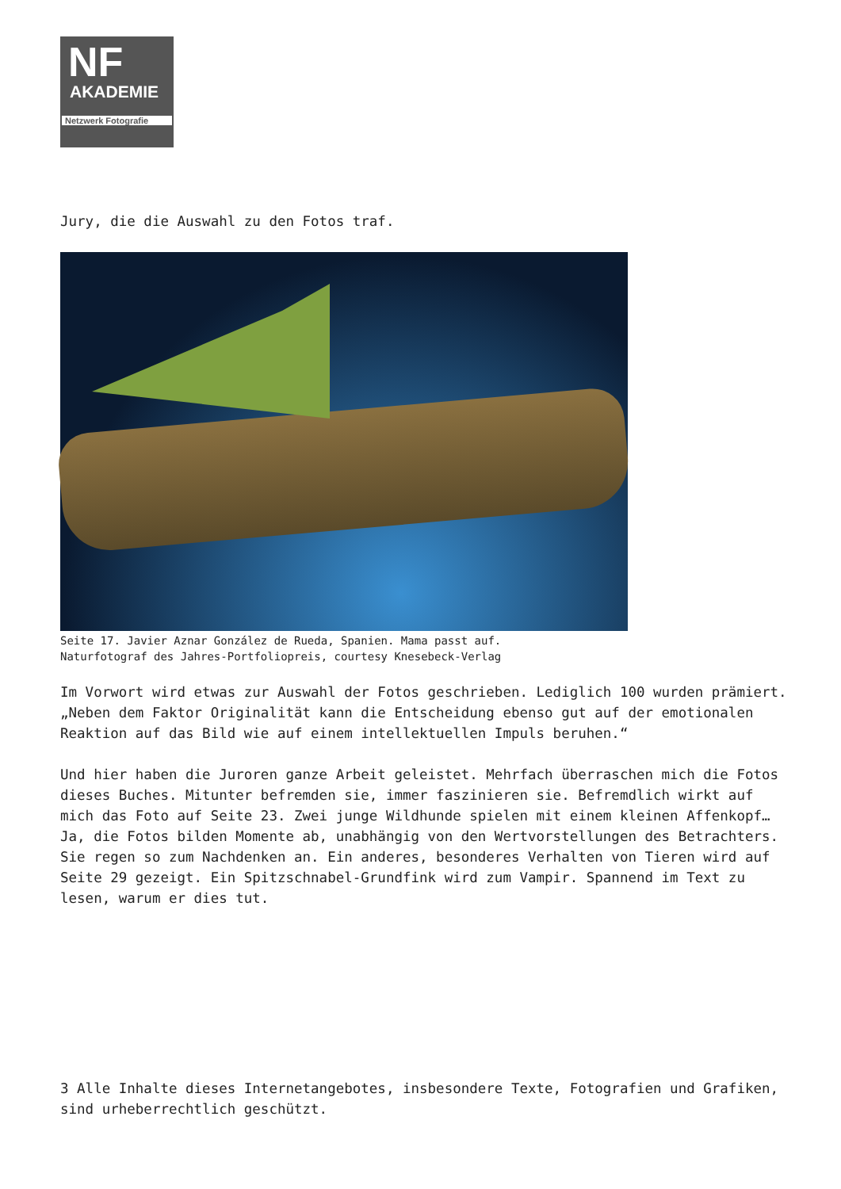NF
AKADEMIE
Netzwerk Fotografie
Jury, die die Auswahl zu den Fotos traf.
Seite 17. Javier Aznar González de Rueda, Spanien. Mama passt auf.
Naturfotograf des Jahres-Portfoliopreis, courtesy Knesebeck-Verlag
Im Vorwort wird etwas zur Auswahl der Fotos geschrieben. Lediglich 100 wurden prämiert. „Neben dem Faktor Originalität kann die Entscheidung ebenso gut auf der emotionalen Reaktion auf das Bild wie auf einem intellektuellen Impuls beruhen.“
Und hier haben die Juroren ganze Arbeit geleistet. Mehrfach überraschen mich die Fotos dieses Buches. Mitunter befremden sie, immer faszinieren sie. Befremdlich wirkt auf mich das Foto auf Seite 23. Zwei junge Wildhunde spielen mit einem kleinen Affenkopf… Ja, die Fotos bilden Momente ab, unabhängig von den Wertvorstellungen des Betrachters. Sie regen so zum Nachdenken an. Ein anderes, besonderes Verhalten von Tieren wird auf Seite 29 gezeigt. Ein Spitzschnabel-Grundfink wird zum Vampir. Spannend im Text zu lesen, warum er dies tut.
3 Alle Inhalte dieses Internetangebotes, insbesondere Texte, Fotografien und Grafiken, sind urheberrechtlich geschützt.